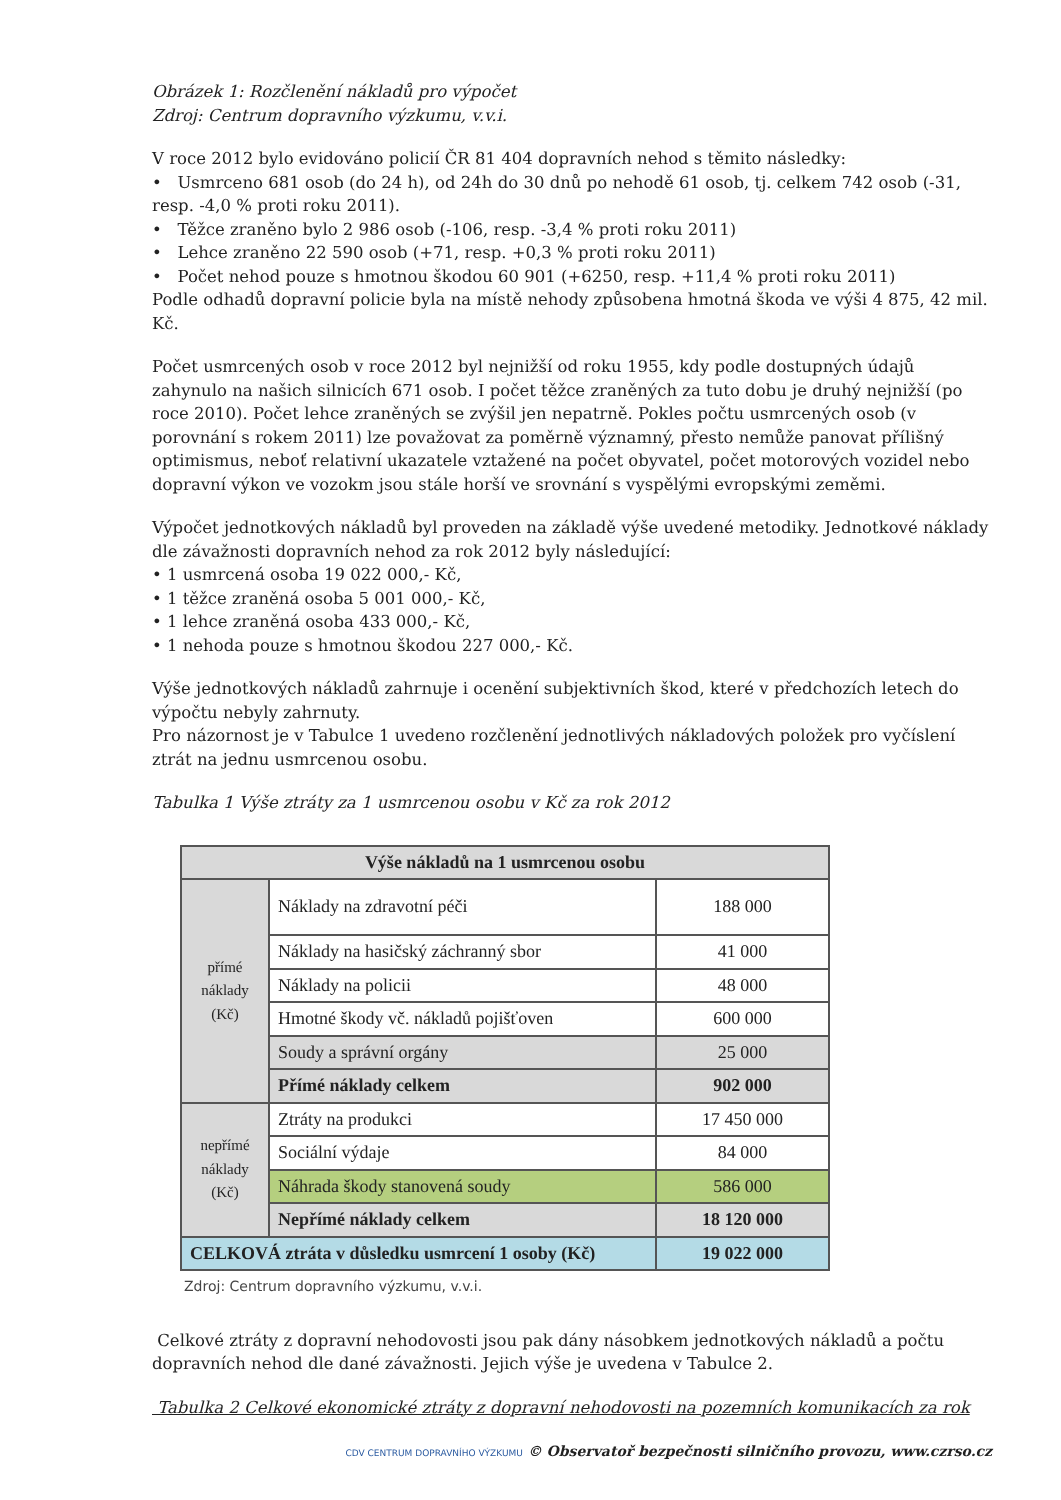Obrázek 1: Rozčlenění nákladů pro výpočet
Zdroj: Centrum dopravního výzkumu, v.v.i.
V roce 2012 bylo evidováno policií ČR 81 404 dopravních nehod s těmito následky:
• Usmrceno 681 osob (do 24 h), od 24h do 30 dnů po nehodě 61 osob, tj. celkem 742 osob (-31, resp. -4,0 % proti roku 2011).
• Těžce zraněno bylo 2 986 osob (-106, resp. -3,4 % proti roku 2011)
• Lehce zraněno 22 590 osob (+71, resp. +0,3 % proti roku 2011)
• Počet nehod pouze s hmotnou škodou 60 901 (+6250, resp. +11,4 % proti roku 2011)
Podle odhadů dopravní policie byla na místě nehody způsobena hmotná škoda ve výši 4 875, 42 mil. Kč.
Počet usmrcených osob v roce 2012 byl nejnižší od roku 1955, kdy podle dostupných údajů zahynulo na našich silnicích 671 osob. I počet těžce zraněných za tuto dobu je druhý nejnižší (po roce 2010). Počet lehce zraněných se zvýšil jen nepatrně. Pokles počtu usmrcených osob (v porovnání s rokem 2011) lze považovat za poměrně významný, přesto nemůže panovat přílišný optimismus, neboť relativní ukazatele vztažené na počet obyvatel, počet motorových vozidel nebo dopravní výkon ve vozokm jsou stále horší ve srovnání s vyspělými evropskými zeměmi.
Výpočet jednotkových nákladů byl proveden na základě výše uvedené metodiky. Jednotkové náklady dle závažnosti dopravních nehod za rok 2012 byly následující:
• 1 usmrcená osoba 19 022 000,- Kč,
• 1 těžce zraněná osoba 5 001 000,- Kč,
• 1 lehce zraněná osoba 433 000,- Kč,
• 1 nehoda pouze s hmotnou škodou 227 000,- Kč.
Výše jednotkových nákladů zahrnuje i ocenění subjektivních škod, které v předchozích letech do výpočtu nebyly zahrnuty.
Pro názornost je v Tabulce 1 uvedeno rozčlenění jednotlivých nákladových položek pro vyčíslení ztrát na jednu usmrcenou osobu.
Tabulka 1 Výše ztráty za 1 usmrcenou osobu v Kč za rok 2012
| Výše nákladů na 1 usmrcenou osobu | | |
| --- | --- | --- |
| přímé náklady (Kč) | Náklady na zdravotní péči | 188 000 |
| | Náklady na hasičský záchranný sbor | 41 000 |
| | Náklady na policii | 48 000 |
| | Hmotné škody vč. nákladů pojišťoven | 600 000 |
| | Soudy a správní orgány | 25 000 |
| | Přímé náklady celkem | 902 000 |
| nepřímé náklady (Kč) | Ztráty na produkci | 17 450 000 |
| | Sociální výdaje | 84 000 |
| | Náhrada škody stanovená soudy | 586 000 |
| | Nepřímé náklady celkem | 18 120 000 |
| CELKOVÁ ztráta v důsledku usmrcení 1 osoby (Kč) | | 19 022 000 |
Zdroj: Centrum dopravního výzkumu, v.v.i.
Celkové ztráty z dopravní nehodovosti jsou pak dány násobkem jednotkových nákladů a počtu dopravních nehod dle dané závažnosti. Jejich výše je uvedena v Tabulce 2.
Tabulka 2 Celkové ekonomické ztráty z dopravní nehodovosti na pozemních komunikacích za rok
CDV CENTRUM DOPRAVNÍHO VÝZKUMU © Observatoř bezpečnosti silničního provozu, www.czrso.cz